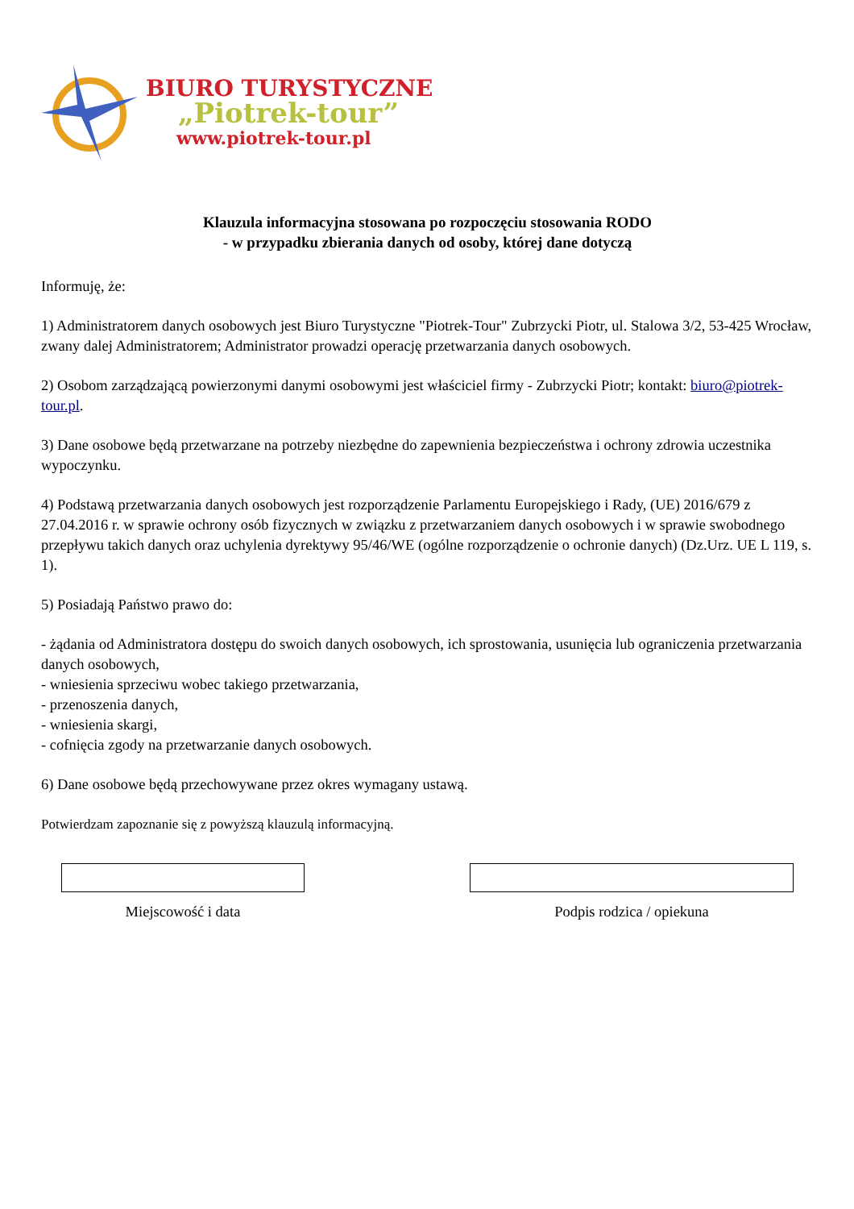BIURO TURYSTYCZNE
„Piotrek-tour”
www.piotrek-tour.pl
Klauzula informacyjna stosowana po rozpoczęciu stosowania RODO
- w przypadku zbierania danych od osoby, której dane dotyczą
Informuję, że:
1) Administratorem danych osobowych jest Biuro Turystyczne "Piotrek-Tour" Zubrzycki Piotr, ul. Stalowa 3/2, 53-425 Wrocław, zwany dalej Administratorem; Administrator prowadzi operację przetwarzania danych osobowych.
2) Osobom zarządzającą powierzonymi danymi osobowymi jest właściciel firmy - Zubrzycki Piotr; kontakt: biuro@piotrek-tour.pl.
3) Dane osobowe będą przetwarzane na potrzeby niezbędne do zapewnienia bezpieczeństwa i ochrony zdrowia uczestnika wypoczynku.
4) Podstawą przetwarzania danych osobowych jest rozporządzenie Parlamentu Europejskiego i Rady, (UE) 2016/679 z 27.04.2016 r. w sprawie ochrony osób fizycznych w związku z przetwarzaniem danych osobowych i w sprawie swobodnego przepływu takich danych oraz uchylenia dyrektywy 95/46/WE (ogólne rozporządzenie o ochronie danych) (Dz.Urz. UE L 119, s. 1).
5) Posiadają Państwo prawo do:
- żądania od Administratora dostępu do swoich danych osobowych, ich sprostowania, usunięcia lub ograniczenia przetwarzania danych osobowych,
- wniesienia sprzeciwu wobec takiego przetwarzania,
- przenoszenia danych,
- wniesienia skargi,
- cofnięcia zgody na przetwarzanie danych osobowych.
6) Dane osobowe będą przechowywane przez okres wymagany ustawą.
Potwierdzam zapoznanie się z powyższą klauzulą informacyjną.
Miejscowość i data Podpis rodzica / opiekuna